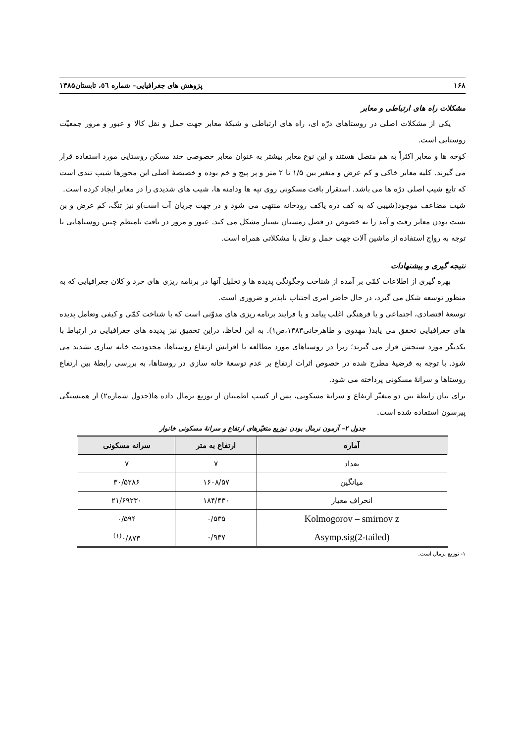۱۶۸ پژوهش های جغرافیایی– شماره ٥٦، تابستان۱۳۸۵
مشکلات راه های ارتباطی و معابر
یکی از مشکلات اصلی در روستاهای درّه ای، راه های ارتباطی و شبکۀ معابر جهت حمل و نقل کالا و عبور و مرور جمعیّت روستایی است.
کوچه ها و معابر اکثراً به هم متصل هستند و این نوع معابر بیشتر به عنوان معابر خصوصی چند مسکن روستایی مورد استفاده قرار می گیرند. کلیه معابر خاکی و کم عرض و متغیر بین ۱/۵ تا ۲ متر و پر پیچ و خم بوده و خصیصۀ اصلی این محورها شیب تندی است که تابع شیب اصلی درّه ها می باشد. استقرار بافت مسکونی روی تپه ها ودامنه ها، شیب های شدیدی را در معابر ایجاد کرده است.
شیب مضاعف موجود(شیبی که به کف دره یاکف رودخانه منتهی می شود و در جهت جریان آب است)و نیز تنگ، کم عرض و بن بست بودن معابر رفت و آمد را به خصوص در فصل زمستان بسیار مشکل می کند. عبور و مرور در بافت نامنظم چنین روستاهایی با توجه به رواج استفاده از ماشین آلات جهت حمل و نقل با مشکلاتی همراه است.
نتیجه گیری و پیشنهادات
بهره گیری از اطلاعات کمّی بر آمده از شناخت وچگونگی پدیده ها و تحلیل آنها در برنامه ریزی های خرد و کلان جغرافیایی که به منظور توسعه شکل می گیرد، در حال حاضر امری اجتناب ناپذیر و ضروری است.
توسعۀ اقتصادی، اجتماعی و یا فرهنگی اغلب پیامد و یا فرایند برنامه ریزی های مدوّنی است که با شناخت کمّی و کیفی وتعامل پدیده های جغرافیایی تحقق می یابد( مهدوی و طاهرخانی۱۳۸۳،ص۱). به این لحاظ، دراین تحقیق نیز پدیده های جغرافیایی در ارتباط با یکدیگر مورد سنجش قرار می گیرند؛ زیرا در روستاهای مورد مطالعه با افزایش ارتفاع روستاها، محدودیت خانه سازی تشدید می شود. با توجه به فرضیۀ مطرح شده در خصوص اثرات ارتفاع بر عدم توسعۀ خانه سازی در روستاها، به بررسی رابطۀ بین ارتفاع روستاها و سرانۀ مسکونی پرداخته می شود.
برای بیان رابطۀ بین دو متغیّر ارتفاع و سرانۀ مسکونی، پس از کسب اطمینان از توزیع نرمال داده ها(جدول شماره۲) از همبستگی پیرسون استفاده شده است.
جدول ۲– آزمون نرمال بودن توزیع متغیّرهای ارتفاع و سرانۀ مسکونی خانوار
| آماره | ارتفاع به متر | سرانه مسکونی |
| --- | --- | --- |
| تعداد | ۷ | ۷ |
| میانگین | ۱۶۰۸/۵۷ | ۳۰/۵۲۸۶ |
| انحراف معیار | ۱۸۴/۴۳۰ | ۲۱/۶۹۲۳۰ |
| Kolmogorov – smirnov z | ۰/۵۳۵ | ۰/۵۹۴ |
| Asymp.sig(2-tailed) | ۰/۹۳۷ | ۰/۸۷۳<sup>(۱)</sup> |
۱- توزیع نرمال است.